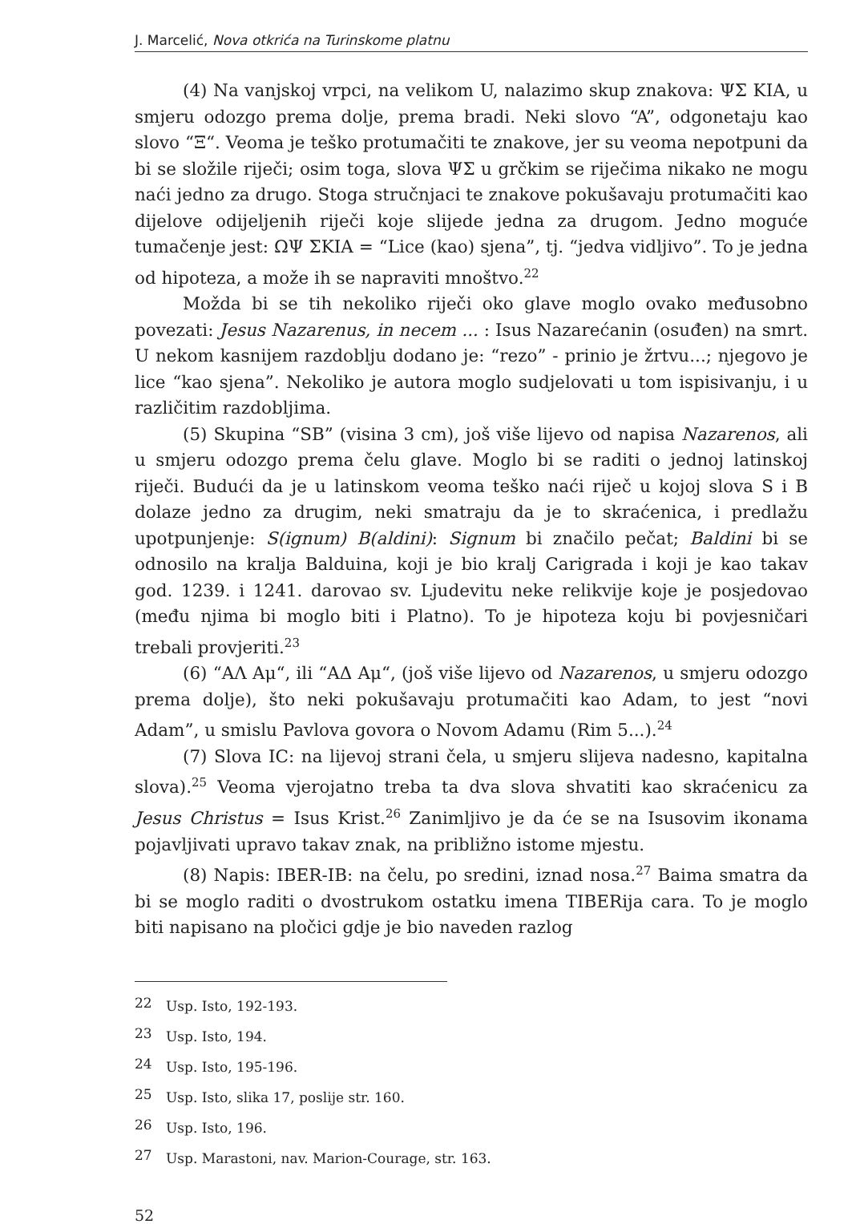J. Marcelić, Nova otkrića na Turinskome platnu
(4) Na vanjskoj vrpci, na velikom U, nalazimo skup znakova: ΨΣ KIA, u smjeru odozgo prema dolje, prema bradi. Neki slovo “A”, odgonetaju kao slovo “Ξ“. Veoma je teško protumačiti te znakove, jer su veoma nepotpuni da bi se složile riječi; osim toga, slova ΨΣ u grčkim se riječima nikako ne mogu naći jedno za drugo. Stoga stručnjaci te znakove pokušavaju protumačiti kao dijelove odijeljenih riječi koje slijede jedna za drugom. Jedno moguće tumačenje jest: ΩΨ ΣKIA = “Lice (kao) sjena”, tj. “jedva vidljivo”. To je jedna od hipoteza, a može ih se napraviti mnoštvo.<sup>22</sup>
Možda bi se tih nekoliko riječi oko glave moglo ovako međusobno povezati: Jesus Nazarenus, in necem ... : Isus Nazarećanin (osuđen) na smrt. U nekom kasnijem razdoblju dodano je: “rezo” - prinio je žrtvu...; njegovo je lice “kao sjena”. Nekoliko je autora moglo sudjelovati u tom ispisivanju, i u različitim razdobljima.
(5) Skupina “SB” (visina 3 cm), još više lijevo od napisa Nazarenos, ali u smjeru odozgo prema čelu glave. Moglo bi se raditi o jednoj latinskoj riječi. Budući da je u latinskom veoma teško naći riječ u kojoj slova S i B dolaze jedno za drugim, neki smatraju da je to skraćenica, i predlažu upotpunjenje: S(ignum) B(aldini): Signum bi značilo pečat; Baldini bi se odnosilo na kralja Balduina, koji je bio kralj Carigrada i koji je kao takav god. 1239. i 1241. darovao sv. Ljudevitu neke relikvije koje je posjedovao (među njima bi moglo biti i Platno). To je hipoteza koju bi povjesničari trebali provjeriti.<sup>23</sup>
(6) “ΑΛ Αμ“, ili “ΑΔ Αμ“, (još više lijevo od Nazarenos, u smjeru odozgo prema dolje), što neki pokušavaju protumačiti kao Adam, to jest “novi Adam”, u smislu Pavlova govora o Novom Adamu (Rim 5...).<sup>24</sup>
(7) Slova IC: na lijevoj strani čela, u smjeru slijeva nadesno, kapitalna slova).<sup>25</sup> Veoma vjerojatno treba ta dva slova shvatiti kao skraćenicu za Jesus Christus = Isus Krist.<sup>26</sup> Zanimljivo je da će se na Isusovim ikonama pojavljivati upravo takav znak, na približno istome mjestu.
(8) Napis: IBER-IB: na čelu, po sredini, iznad nosa.<sup>27</sup> Baima smatra da bi se moglo raditi o dvostrukom ostatku imena TIBERija cara. To je moglo biti napisano na pločici gdje je bio naveden razlog
<sup>22</sup> Usp. Isto, 192-193.
<sup>23</sup> Usp. Isto, 194.
<sup>24</sup> Usp. Isto, 195-196.
<sup>25</sup> Usp. Isto, slika 17, poslije str. 160.
<sup>26</sup> Usp. Isto, 196.
<sup>27</sup> Usp. Marastoni, nav. Marion-Courage, str. 163.
52